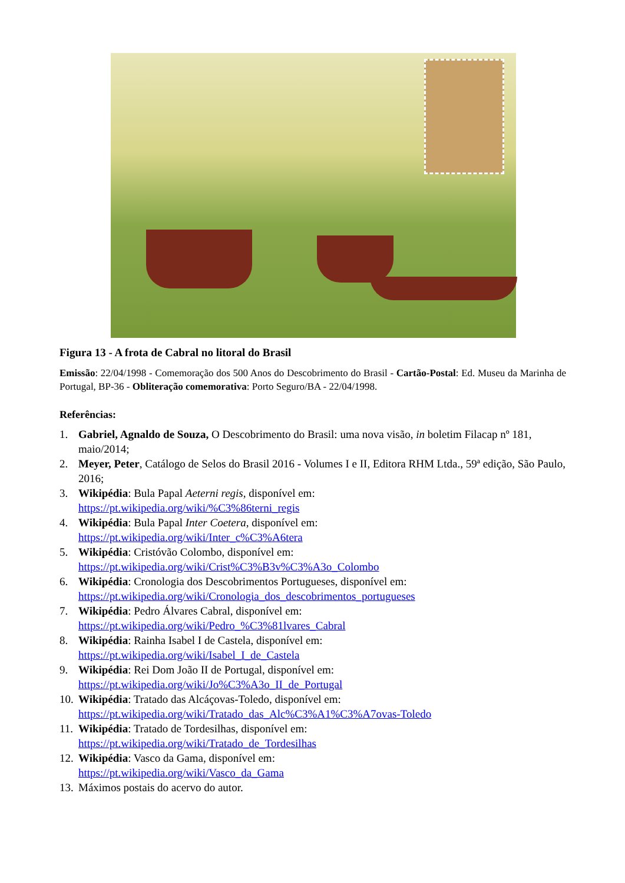Figura 13 - A frota de Cabral no litoral do Brasil
Emissão: 22/04/1998 - Comemoração dos 500 Anos do Descobrimento do Brasil - Cartão-Postal: Ed. Museu da Marinha de Portugal, BP-36 - Obliteração comemorativa: Porto Seguro/BA - 22/04/1998.
Referências:
1. Gabriel, Agnaldo de Souza, O Descobrimento do Brasil: uma nova visão, in boletim Filacap nº 181, maio/2014;
2. Meyer, Peter, Catálogo de Selos do Brasil 2016 - Volumes I e II, Editora RHM Ltda., 59ª edição, São Paulo, 2016;
3. Wikipédia: Bula Papal Aeterni regis, disponível em:
https://pt.wikipedia.org/wiki/%C3%86terni_regis
4. Wikipédia: Bula Papal Inter Coetera, disponível em:
https://pt.wikipedia.org/wiki/Inter_c%C3%A6tera
5. Wikipédia: Cristóvão Colombo, disponível em:
https://pt.wikipedia.org/wiki/Crist%C3%B3v%C3%A3o_Colombo
6. Wikipédia: Cronologia dos Descobrimentos Portugueses, disponível em:
https://pt.wikipedia.org/wiki/Cronologia_dos_descobrimentos_portugueses
7. Wikipédia: Pedro Álvares Cabral, disponível em:
https://pt.wikipedia.org/wiki/Pedro_%C3%81lvares_Cabral
8. Wikipédia: Rainha Isabel I de Castela, disponível em:
https://pt.wikipedia.org/wiki/Isabel_I_de_Castela
9. Wikipédia: Rei Dom João II de Portugal, disponível em:
https://pt.wikipedia.org/wiki/Jo%C3%A3o_II_de_Portugal
10. Wikipédia: Tratado das Alcáçovas-Toledo, disponível em:
https://pt.wikipedia.org/wiki/Tratado_das_Alc%C3%A1%C3%A7ovas-Toledo
11. Wikipédia: Tratado de Tordesilhas, disponível em:
https://pt.wikipedia.org/wiki/Tratado_de_Tordesilhas
12. Wikipédia: Vasco da Gama, disponível em:
https://pt.wikipedia.org/wiki/Vasco_da_Gama
13. Máximos postais do acervo do autor.